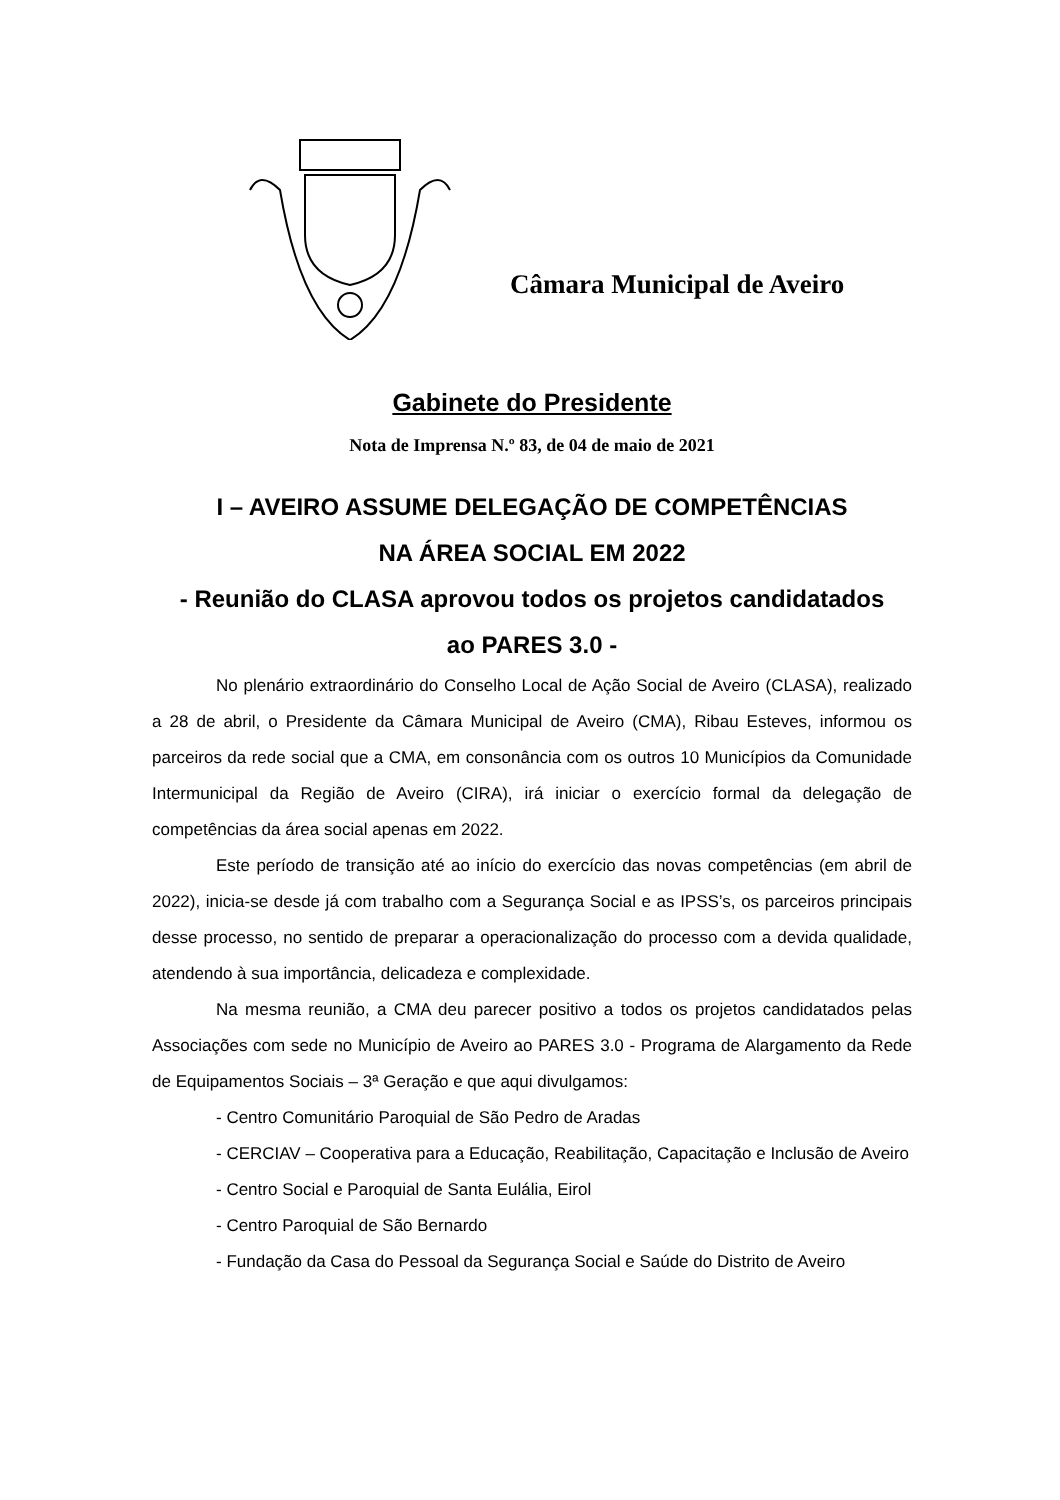Câmara Municipal de Aveiro
Gabinete do Presidente
Nota de Imprensa N.º 83, de 04 de maio de 2021
I – AVEIRO ASSUME DELEGAÇÃO DE COMPETÊNCIAS
NA ÁREA SOCIAL EM 2022
- Reunião do CLASA aprovou todos os projetos candidatados
ao PARES 3.0 -
No plenário extraordinário do Conselho Local de Ação Social de Aveiro (CLASA), realizado a 28 de abril, o Presidente da Câmara Municipal de Aveiro (CMA), Ribau Esteves, informou os parceiros da rede social que a CMA, em consonância com os outros 10 Municípios da Comunidade Intermunicipal da Região de Aveiro (CIRA), irá iniciar o exercício formal da delegação de competências da área social apenas em 2022.
Este período de transição até ao início do exercício das novas competências (em abril de 2022), inicia-se desde já com trabalho com a Segurança Social e as IPSS’s, os parceiros principais desse processo, no sentido de preparar a operacionalização do processo com a devida qualidade, atendendo à sua importância, delicadeza e complexidade.
Na mesma reunião, a CMA deu parecer positivo a todos os projetos candidatados pelas Associações com sede no Município de Aveiro ao PARES 3.0 - Programa de Alargamento da Rede de Equipamentos Sociais – 3ª Geração e que aqui divulgamos:
- Centro Comunitário Paroquial de São Pedro de Aradas
- CERCIAV – Cooperativa para a Educação, Reabilitação, Capacitação e Inclusão de Aveiro
- Centro Social e Paroquial de Santa Eulália, Eirol
- Centro Paroquial de São Bernardo
- Fundação da Casa do Pessoal da Segurança Social e Saúde do Distrito de Aveiro